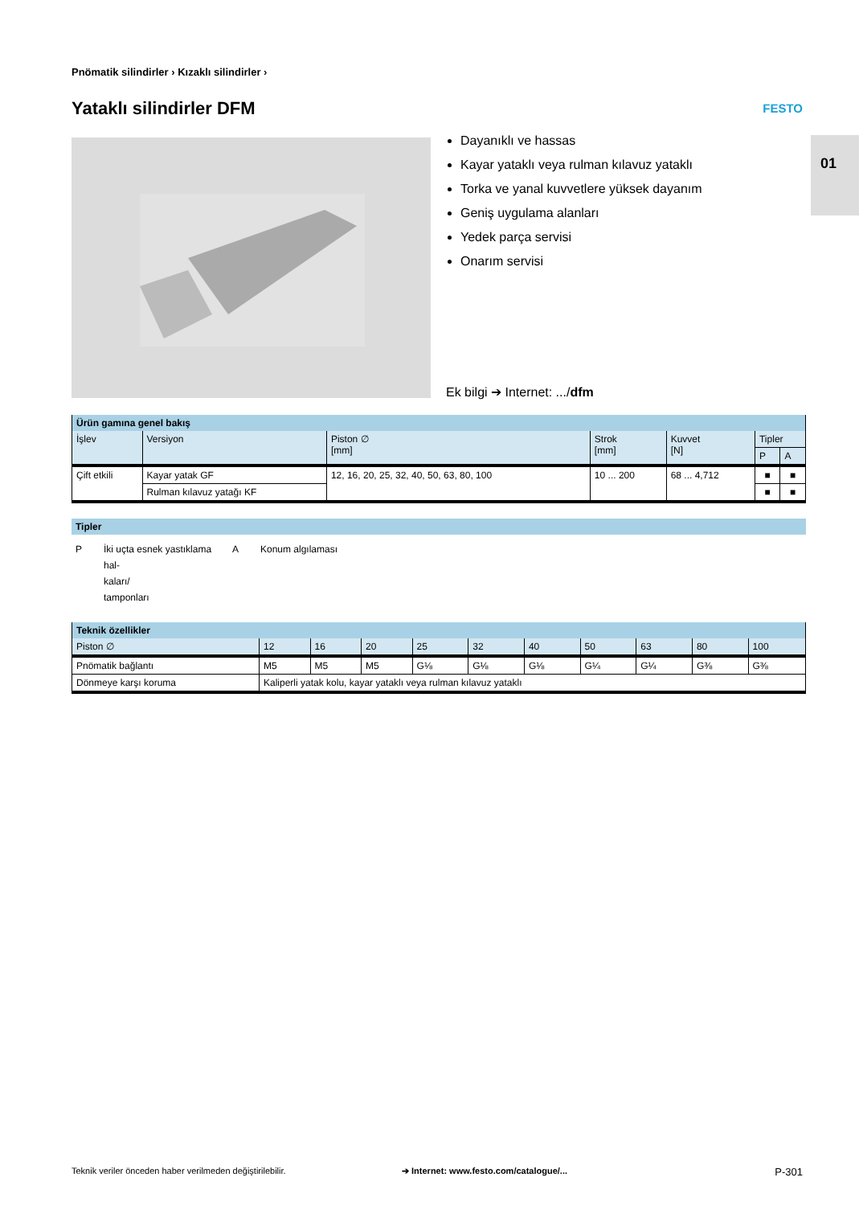Pnömatik silindirler › Kızaklı silindirler ›
Yataklı silindirler DFM FESTO
01
Dayanıklı ve hassas
Kayar yataklı veya rulman kılavuz yataklı
Torka ve yanal kuvvetlere yüksek dayanım
Geniş uygulama alanları
Yedek parça servisi
Onarım servisi
Ek bilgi ➔ Internet: .../dfm
| Ürün gamına genel bakış | | | | | | |
| İşlev | Versiyon | Piston ∅ [mm] | Strok [mm] | Kuvvet [N] | Tipler | |
| | | | | | P | A |
| Çift etkili | Kayar yatak GF | 12, 16, 20, 25, 32, 40, 50, 63, 80, 100 | 10 ... 200 | 68 ... 4,712 | ■ | ■ |
| | Rulman kılavuz yatağı KF | | | | ■ | ■ |
Tipler
| P | İki uçta esnek yastıklama hal- kaları/ tamponları | A | Konum algılaması |
| Teknik özellikler | | | | | | | | | | |
| Piston ∅ | 12 | 16 | 20 | 25 | 32 | 40 | 50 | 63 | 80 | 100 |
| Pnömatik bağlantı | M5 | M5 | M5 | G⅛ | G⅛ | G⅛ | G¼ | G¼ | G⅜ | G⅜ |
| Dönmeye karşı koruma | Kaliperli yatak kolu, kayar yataklı veya rulman kılavuz yataklı | | | | | | | | | |
Teknik veriler önceden haber verilmeden değiştirilebilir.
➔ Internet: www.festo.com/catalogue/...
P-301